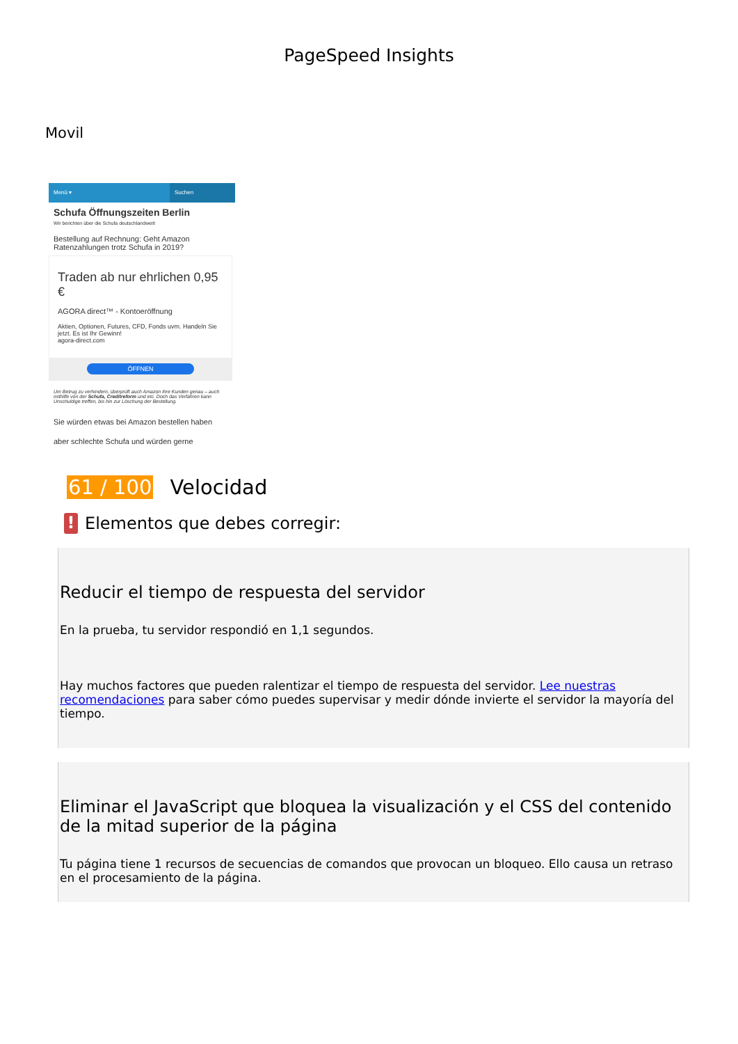PageSpeed Insights
Movil
Menü ▾ Suchen
Schufa Öffnungszeiten Berlin
Wir berichten über die Schufa deutschlandweit!
Bestellung auf Rechnung: Geht Amazon Ratenzahlungen trotz Schufa in 2019?
Traden ab nur ehrlichen 0,95 €
AGORA direct™ - Kontoeröffnung
Aktien, Optionen, Futures, CFD, Fonds uvm. Handeln Sie jetzt. Es ist Ihr Gewinn!
agora-direct.com
ÖFFNEN
Um Betrug zu verhindern, überprüft auch Amazon ihre Kunden genau – auch mithilfe von der Schufa, Creditreform und etc. Doch das Verfahren kann Unschuldige treffen, bis hin zur Löschung der Bestellung.
Sie würden etwas bei Amazon bestellen haben
aber schlechte Schufa und würden gerne
61 / 100 Velocidad
!
Elementos que debes corregir:
Reducir el tiempo de respuesta del servidor
En la prueba, tu servidor respondió en 1,1 segundos.
Hay muchos factores que pueden ralentizar el tiempo de respuesta del servidor. Lee nuestras recomendaciones para saber cómo puedes supervisar y medir dónde invierte el servidor la mayoría del tiempo.
Eliminar el JavaScript que bloquea la visualización y el CSS del contenido de la mitad superior de la página
Tu página tiene 1 recursos de secuencias de comandos que provocan un bloqueo. Ello causa un retraso en el procesamiento de la página.